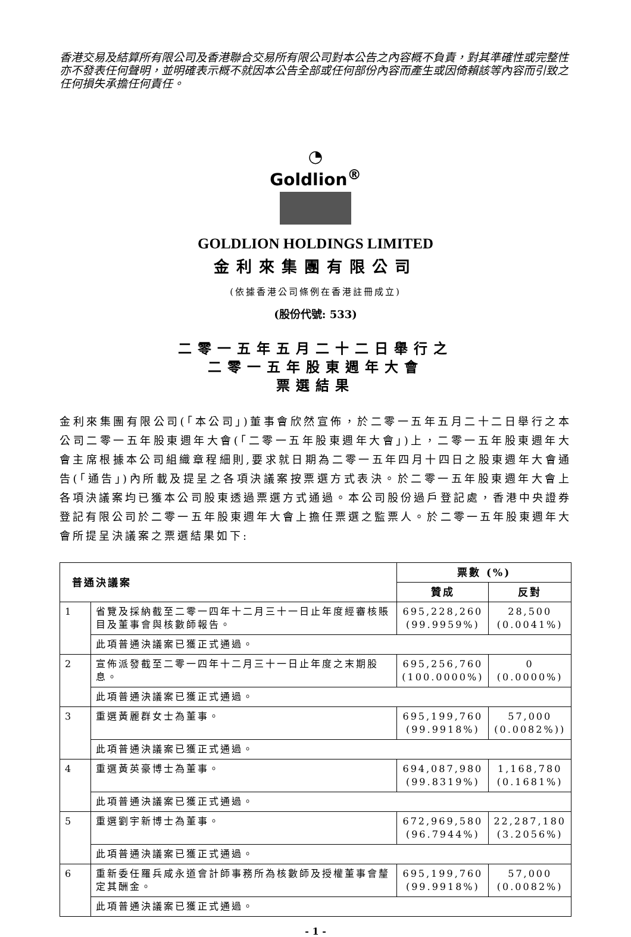香港交易及結算所有限公司及香港聯合交易所有限公司對本公告之內容概不負責，對其準確性或完整性亦不發表任何聲明，並明確表示概不就因本公告全部或任何部份內容而產生或因倚賴該等內容而引致之任何損失承擔任何責任。
◔
Goldlion<sup>®</sup>
GOLDLION HOLDINGS LIMITED
金利來集團有限公司
(依據香港公司條例在香港註冊成立)
(股份代號: 533)
二零一五年五月二十二日舉行之
二零一五年股東週年大會
票選結果
金利來集團有限公司(「本公司」)董事會欣然宣佈，於二零一五年五月二十二日舉行之本公司二零一五年股東週年大會(「二零一五年股東週年大會」)上，二零一五年股東週年大會主席根據本公司組織章程細則,要求就日期為二零一五年四月十四日之股東週年大會通告(「通告」)內所載及提呈之各項決議案按票選方式表決。於二零一五年股東週年大會上各項決議案均已獲本公司股東透過票選方式通過。本公司股份過戶登記處，香港中央證券登記有限公司於二零一五年股東週年大會上擔任票選之監票人。於二零一五年股東週年大會所提呈決議案之票選結果如下:
| 普通決議案 | | 票數 (%) | |
| --- | --- | --- | --- |
| | | 贊成 | 反對 |
| 1 | 省覽及採納截至二零一四年十二月三十一日止年度經審核賬目及董事會與核數師報告。 | 695,228,260 (99.9959%) | 28,500 (0.0041%) |
| | 此項普通決議案已獲正式通過。 | | |
| 2 | 宣佈派發截至二零一四年十二月三十一日止年度之末期股息。 | 695,256,760 (100.0000%) | 0 (0.0000%) |
| | 此項普通決議案已獲正式通過。 | | |
| 3 | 重選黃麗群女士為董事。 | 695,199,760 (99.9918%) | 57,000 (0.0082%)) |
| | 此項普通決議案已獲正式通過。 | | |
| 4 | 重選黃英豪博士為董事。 | 694,087,980 (99.8319%) | 1,168,780 (0.1681%) |
| | 此項普通決議案已獲正式通過。 | | |
| 5 | 重選劉宇新博士為董事。 | 672,969,580 (96.7944%) | 22,287,180 (3.2056%) |
| | 此項普通決議案已獲正式通過。 | | |
| 6 | 重新委任羅兵咸永道會計師事務所為核數師及授權董事會釐定其酬金。 | 695,199,760 (99.9918%) | 57,000 (0.0082%) |
| | 此項普通決議案已獲正式通過。 | | |
- 1 -